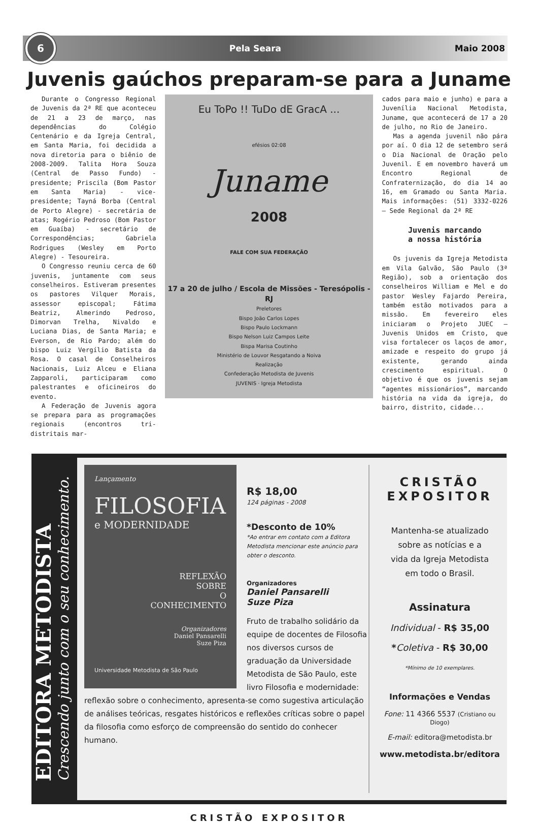6
Pela Seara Maio 2008
Juvenis gaúchos preparam-se para a Juname
Durante o Congresso Regional de Juvenis da 2ª RE que aconteceu de 21 a 23 de março, nas dependências do Colégio Centenário e da Igreja Central, em Santa Maria, foi decidida a nova diretoria para o biênio de 2008-2009. Talita Hora Souza (Central de Passo Fundo) - presidente; Priscila (Bom Pastor em Santa Maria) - vice-presidente; Tayná Borba (Central de Porto Alegre) - secretária de atas; Rogério Pedroso (Bom Pastor em Guaíba) - secretário de Correspondências; Gabriela Rodrigues (Wesley em Porto Alegre) - Tesoureira.
O Congresso reuniu cerca de 60 juvenis, juntamente com seus conselheiros. Estiveram presentes os pastores Vilquer Morais, assessor episcopal; Fátima Beatriz, Almerindo Pedroso, Dimorvan Trelha, Nivaldo e Luciana Dias, de Santa Maria; e Everson, de Rio Pardo; além do bispo Luiz Vergílio Batista da Rosa. O casal de Conselheiros Nacionais, Luiz Alceu e Eliana Zapparoli, participaram como palestrantes e oficineiros do evento.
A Federação de Juvenis agora se prepara para as programações regionais (encontros tri-distritais mar-
Eu ToPo !! TuDo dE GracA ...
efésios 02:08
Juname
2008
FALE COM SUA FEDERAÇÃO
17 a 20 de julho / Escola de Missões - Teresópolis - RJ
Preletores
Bispo João Carlos Lopes
Bispo Paulo Lockmann
Bispo Nelson Luiz Campos Leite
Bispa Marisa Coutinho
Ministério de Louvor Resgatando a Noiva
Realização
Confederação Metodista de Juvenis
JUVENIS · Igreja Metodista
cados para maio e junho) e para a Juvenília Nacional Metodista, Juname, que acontecerá de 17 a 20 de julho, no Rio de Janeiro.
Mas a agenda juvenil não pára por aí. O dia 12 de setembro será o Dia Nacional de Oração pelo Juvenil. E em novembro haverá um Encontro Regional de Confraternização, do dia 14 ao 16, em Gramado ou Santa Maria. Mais informações: (51) 3332-0226 – Sede Regional da 2ª RE
Juvenis marcando
a nossa história
Os juvenis da Igreja Metodista em Vila Galvão, São Paulo (3ª Região), sob a orientação dos conselheiros William e Mel e do pastor Wesley Fajardo Pereira, também estão motivados para a missão. Em fevereiro eles iniciaram o Projeto JUEC – Juvenis Unidos em Cristo, que visa fortalecer os laços de amor, amizade e respeito do grupo já existente, gerando ainda crescimento espiritual. O objetivo é que os juvenis sejam “agentes missionários”, marcando história na vida da igreja, do bairro, distrito, cidade...
EDITORA METODISTA
Crescendo junto com o seu conhecimento.
Lançamento
FILOSOFIA
e MODERNIDADE
REFLEXÃO
SOBRE
O
CONHECIMENTO
Organizadores
Daniel Pansarelli
Suze Piza
Universidade Metodista de São Paulo
R$ 18,00
124 páginas - 2008
*Desconto de 10%
*Ao entrar em contato com a Editora Metodista mencionar este anúncio para obter o desconto.
Organizadores
Daniel Pansarelli
Suze Piza
Fruto de trabalho solidário da equipe de docentes de Filosofia nos diversos cursos de graduação da Universidade Metodista de São Paulo, este livro Filosofia e modernidade: reflexão sobre o conhecimento, apresenta-se como sugestiva articulação de análises teóricas, resgates históricos e reflexões críticas sobre o papel da filosofia como esforço de compreensão do sentido do conhecer humano.
CRISTÃO EXPOSITOR
Mantenha-se atualizado
sobre as notícias e a
vida da Igreja Metodista
em todo o Brasil.
Assinatura
Individual - R$ 35,00
*Coletiva - R$ 30,00
*Mínimo de 10 exemplares.
Informações e Vendas
Fone: 11 4366 5537 (Cristiano ou Diogo)
E-mail: editora@metodista.br
www.metodista.br/editora
CRISTÃO EXPOSITOR